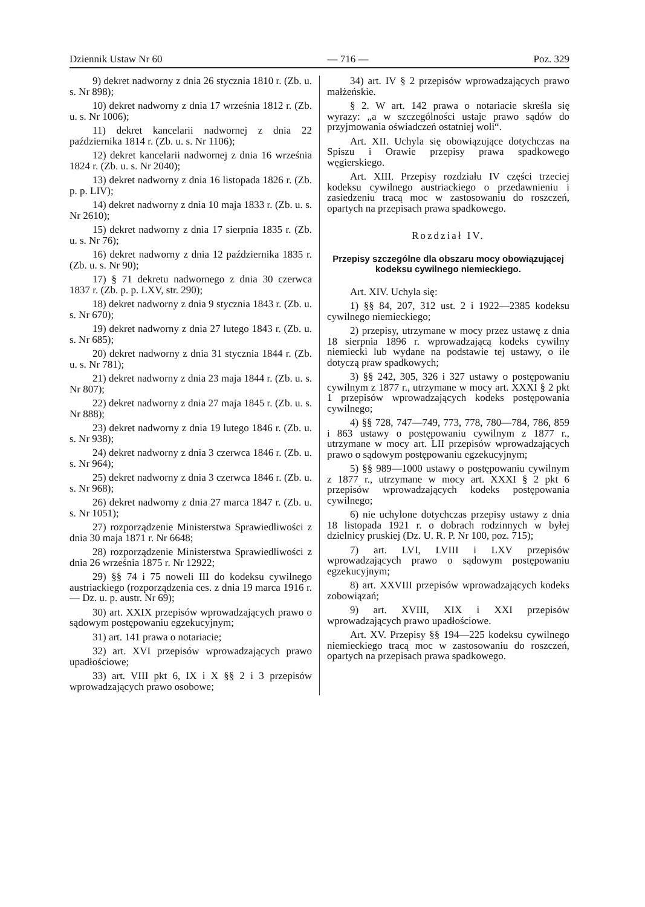Dziennik Ustaw Nr 60 — 716 — Poz. 329
9) dekret nadworny z dnia 26 stycznia 1810 r. (Zb. u. s. Nr 898);
10) dekret nadworny z dnia 17 września 1812 r. (Zb. u. s. Nr 1006);
11) dekret kancelarii nadwornej z dnia 22 października 1814 r. (Zb. u. s. Nr 1106);
12) dekret kancelarii nadwornej z dnia 16 września 1824 r. (Zb. u. s. Nr 2040);
13) dekret nadworny z dnia 16 listopada 1826 r. (Zb. p. p. LIV);
14) dekret nadworny z dnia 10 maja 1833 r. (Zb. u. s. Nr 2610);
15) dekret nadworny z dnia 17 sierpnia 1835 r. (Zb. u. s. Nr 76);
16) dekret nadworny z dnia 12 październi­ka 1835 r. (Zb. u. s. Nr 90);
17) § 71 dekretu nadwornego z dnia 30 czerwca 1837 r. (Zb. p. p. LXV, str. 290);
18) dekret nadworny z dnia 9 stycznia 1843 r. (Zb. u. s. Nr 670);
19) dekret nadworny z dnia 27 lutego 1843 r. (Zb. u. s. Nr 685);
20) dekret nadworny z dnia 31 stycznia 1844 r. (Zb. u. s. Nr 781);
21) dekret nadworny z dnia 23 maja 1844 r. (Zb. u. s. Nr 807);
22) dekret nadworny z dnia 27 maja 1845 r. (Zb. u. s. Nr 888);
23) dekret nadworny z dnia 19 lutego 1846 r. (Zb. u. s. Nr 938);
24) dekret nadworny z dnia 3 czerwca 1846 r. (Zb. u. s. Nr 964);
25) dekret nadworny z dnia 3 czerwca 1846 r. (Zb. u. s. Nr 968);
26) dekret nadworny z dnia 27 marca 1847 r. (Zb. u. s. Nr 1051);
27) rozporządzenie Ministerstwa Sprawie­dliwości z dnia 30 maja 1871 r. Nr 6648;
28) rozporządzenie Ministerstwa Sprawie­dliwości z dnia 26 września 1875 r. Nr 12922;
29) §§ 74 i 75 noweli III do kodeksu cy­wilnego austriackiego (rozporządzenia ces. z dnia 19 marca 1916 r. — Dz. u. p. austr. Nr 69);
30) art. XXIX przepisów wprowadzających prawo o sądowym postępowaniu egzekucyjnym;
31) art. 141 prawa o notariacie;
32) art. XVI przepisów wprowadzających prawo upadłościowe;
33) art. VIII pkt 6, IX i X §§ 2 i 3 prze­pisów wprowadzających prawo osobowe;
34) art. IV § 2 przepisów wprowadzają­cych prawo małżeńskie.
§ 2. W art. 142 prawa o notariacie skre­śla się wyrazy: „a w szczególności ustaje pra­wo sądów do przyjmowania oświadczeń ostat­niej woli“.
Art. XII. Uchyla się obowiązujące dotych­czas na Spiszu i Orawie przepisy prawa spad­kowego węgierskiego.
Art. XIII. Przepisy rozdziału IV części trzeciej kodeksu cywilnego austriackiego o prze­dawnieniu i zasiedzeniu tracą moc w zastoso­waniu do roszczeń, opartych na przepisach pra­wa spadkowego.
Rozdział IV.
Przepisy szczególne dla obszaru mocy obo­wiązującej kodeksu cywilnego niemieckiego.
Art. XIV. Uchyla się:
1) §§ 84, 207, 312 ust. 2 i 1922—2385 kodeksu cywilnego niemieckiego;
2) przepisy, utrzymane w mocy przez usta­wę z dnia 18 sierpnia 1896 r. wprowadzającą kodeks cywilny niemiecki lub wydane na pod­stawie tej ustawy, o ile dotyczą praw spad­kowych;
3) §§ 242, 305, 326 i 327 ustawy o po­stępowaniu cywilnym z 1877 r., utrzymane w mocy art. XXXI § 2 pkt 1 przepisów wpro­wadzających kodeks postępowania cywilnego;
4) §§ 728, 747—749, 773, 778, 780—784, 786, 859 i 863 ustawy o postępowaniu cywil­nym z 1877 r., utrzymane w mocy art. LII przepisów wprowadzających prawo o sądowym postępowaniu egzekucyjnym;
5) §§ 989—1000 ustawy o postępowaniu cywilnym z 1877 r., utrzymane w mocy art. XXXI § 2 pkt 6 przepisów wprowadzających kodeks postępowania cywilnego;
6) nie uchylone dotychczas przepisy usta­wy z dnia 18 listopada 1921 r. o dobrach ro­dzinnych w byłej dzielnicy pruskiej (Dz. U. R. P. Nr 100, poz. 715);
7) art. LVI, LVIII i LXV przepisów wprowadzających prawo o sądowym postępo­waniu egzekucyjnym;
8) art. XXVIII przepisów wprowadzają­cych kodeks zobowiązań;
9) art. XVIII, XIX i XXI przepisów wprowadzających prawo upadłościowe.
Art. XV. Przepisy §§ 194—225 kodeksu cywilnego niemieckiego tracą moc w zastoso­waniu do roszczeń, opartych na przepisach pra­wa spadkowego.